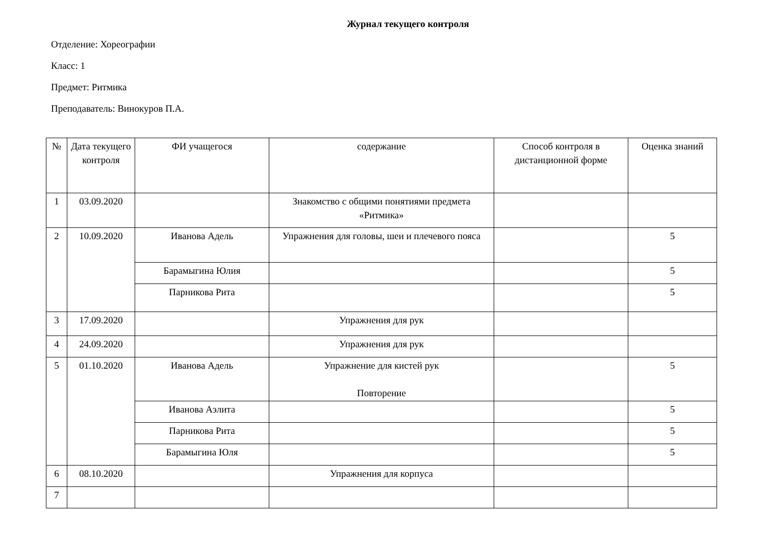Журнал текущего контроля
Отделение: Хореографии
Класс: 1
Предмет: Ритмика
Преподаватель: Винокуров П.А.
| № | Дата текущего контроля | ФИ учащегося | содержание | Способ контроля в дистанционной форме | Оценка знаний |
| --- | --- | --- | --- | --- | --- |
| 1 | 03.09.2020 | | Знакомство с общими понятиями предмета «Ритмика» | | |
| 2 | 10.09.2020 | Иванова Адель | Упражнения для головы, шеи и плечевого пояса | | 5 |
| | | Барамыгина Юлия | | | 5 |
| | | Парникова Рита | | | 5 |
| 3 | 17.09.2020 | | Упражнения для рук | | |
| 4 | 24.09.2020 | | Упражнения для рук | | |
| 5 | 01.10.2020 | Иванова Адель | Упражнение для кистей рук Повторение | | 5 |
| | | Иванова Аэлита | | | 5 |
| | | Парникова Рита | | | 5 |
| | | Барамыгина Юля | | | 5 |
| 6 | 08.10.2020 | | Упражнения для корпуса | | |
| 7 | | | | | |